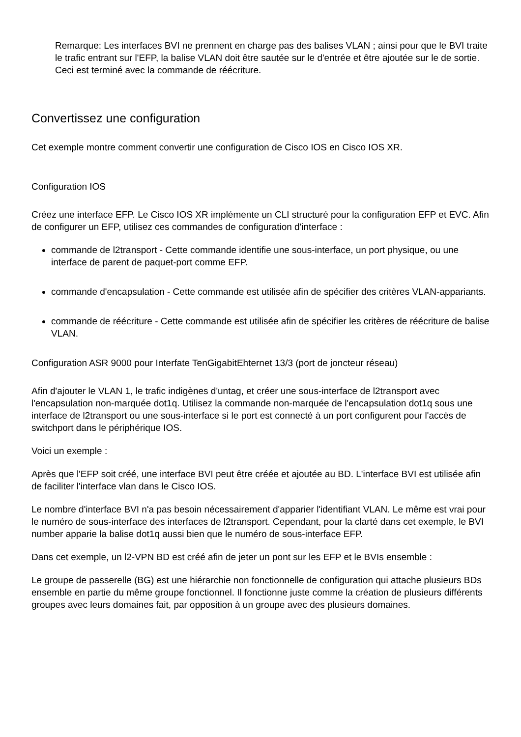Remarque: Les interfaces BVI ne prennent en charge pas des balises VLAN ; ainsi pour que le BVI traite le trafic entrant sur l'EFP, la balise VLAN doit être sautée sur le d'entrée et être ajoutée sur le de sortie. Ceci est terminé avec la commande de réécriture.
Convertissez une configuration
Cet exemple montre comment convertir une configuration de Cisco IOS en Cisco IOS XR.
Configuration IOS
Créez une interface EFP. Le Cisco IOS XR implémente un CLI structuré pour la configuration EFP et EVC. Afin de configurer un EFP, utilisez ces commandes de configuration d'interface :
commande de l2transport - Cette commande identifie une sous-interface, un port physique, ou une interface de parent de paquet-port comme EFP.
commande d'encapsulation - Cette commande est utilisée afin de spécifier des critères VLAN-appariants.
commande de réécriture - Cette commande est utilisée afin de spécifier les critères de réécriture de balise VLAN.
Configuration ASR 9000 pour Interfate TenGigabitEhternet 13/3 (port de joncteur réseau)
Afin d'ajouter le VLAN 1, le trafic indigènes d'untag, et créer une sous-interface de l2transport avec l'encapsulation non-marquée dot1q. Utilisez la commande non-marquée de l'encapsulation dot1q sous une interface de l2transport ou une sous-interface si le port est connecté à un port configurent pour l'accès de switchport dans le périphérique IOS.
Voici un exemple :
Après que l'EFP soit créé, une interface BVI peut être créée et ajoutée au BD. L'interface BVI est utilisée afin de faciliter l'interface vlan dans le Cisco IOS.
Le nombre d'interface BVI n'a pas besoin nécessairement d'apparier l'identifiant VLAN. Le même est vrai pour le numéro de sous-interface des interfaces de l2transport. Cependant, pour la clarté dans cet exemple, le BVI number apparie la balise dot1q aussi bien que le numéro de sous-interface EFP.
Dans cet exemple, un l2-VPN BD est créé afin de jeter un pont sur les EFP et le BVIs ensemble :
Le groupe de passerelle (BG) est une hiérarchie non fonctionnelle de configuration qui attache plusieurs BDs ensemble en partie du même groupe fonctionnel. Il fonctionne juste comme la création de plusieurs différents groupes avec leurs domaines fait, par opposition à un groupe avec des plusieurs domaines.